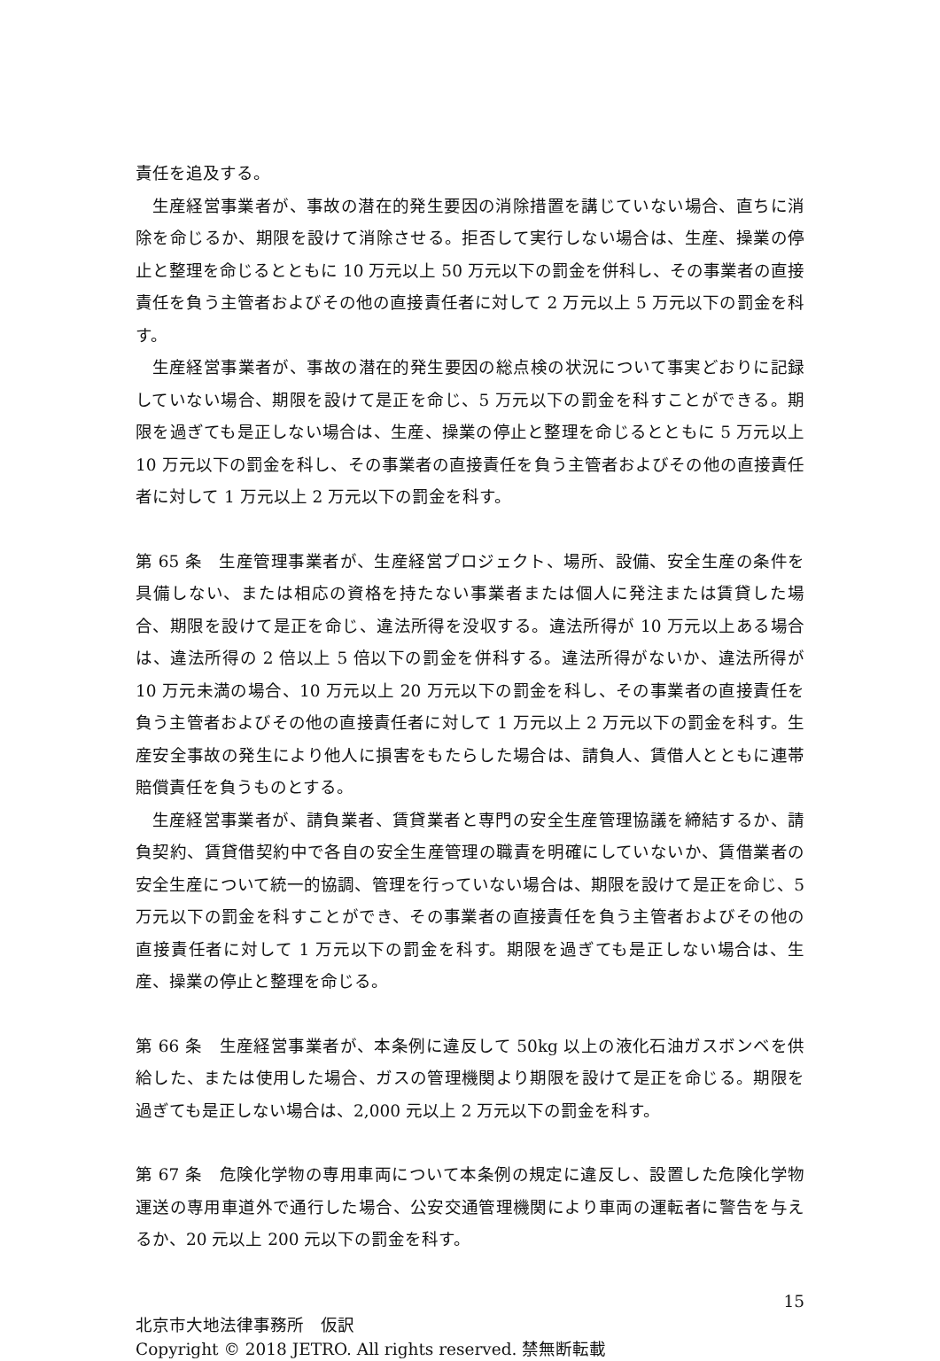責任を追及する。
生産経営事業者が、事故の潜在的発生要因の消除措置を講じていない場合、直ちに消除を命じるか、期限を設けて消除させる。拒否して実行しない場合は、生産、操業の停止と整理を命じるとともに 10 万元以上 50 万元以下の罰金を併科し、その事業者の直接責任を負う主管者およびその他の直接責任者に対して 2 万元以上 5 万元以下の罰金を科す。
生産経営事業者が、事故の潜在的発生要因の総点検の状況について事実どおりに記録していない場合、期限を設けて是正を命じ、5 万元以下の罰金を科すことができる。期限を過ぎても是正しない場合は、生産、操業の停止と整理を命じるとともに 5 万元以上 10 万元以下の罰金を科し、その事業者の直接責任を負う主管者およびその他の直接責任者に対して 1 万元以上 2 万元以下の罰金を科す。
第 65 条　生産管理事業者が、生産経営プロジェクト、場所、設備、安全生産の条件を具備しない、または相応の資格を持たない事業者または個人に発注または賃貸した場合、期限を設けて是正を命じ、違法所得を没収する。違法所得が 10 万元以上ある場合は、違法所得の 2 倍以上 5 倍以下の罰金を併科する。違法所得がないか、違法所得が 10 万元未満の場合、10 万元以上 20 万元以下の罰金を科し、その事業者の直接責任を負う主管者およびその他の直接責任者に対して 1 万元以上 2 万元以下の罰金を科す。生産安全事故の発生により他人に損害をもたらした場合は、請負人、賃借人とともに連帯賠償責任を負うものとする。
生産経営事業者が、請負業者、賃貸業者と専門の安全生産管理協議を締結するか、請負契約、賃貸借契約中で各自の安全生産管理の職責を明確にしていないか、賃借業者の安全生産について統一的協調、管理を行っていない場合は、期限を設けて是正を命じ、5 万元以下の罰金を科すことができ、その事業者の直接責任を負う主管者およびその他の直接責任者に対して 1 万元以下の罰金を科す。期限を過ぎても是正しない場合は、生産、操業の停止と整理を命じる。
第 66 条　生産経営事業者が、本条例に違反して 50kg 以上の液化石油ガスボンベを供給した、または使用した場合、ガスの管理機関より期限を設けて是正を命じる。期限を過ぎても是正しない場合は、2,000 元以上 2 万元以下の罰金を科す。
第 67 条　危険化学物の専用車両について本条例の規定に違反し、設置した危険化学物運送の専用車道外で通行した場合、公安交通管理機関により車両の運転者に警告を与えるか、20 元以上 200 元以下の罰金を科す。
15
北京市大地法律事務所　仮訳
Copyright © 2018 JETRO. All rights reserved. 禁無断転載